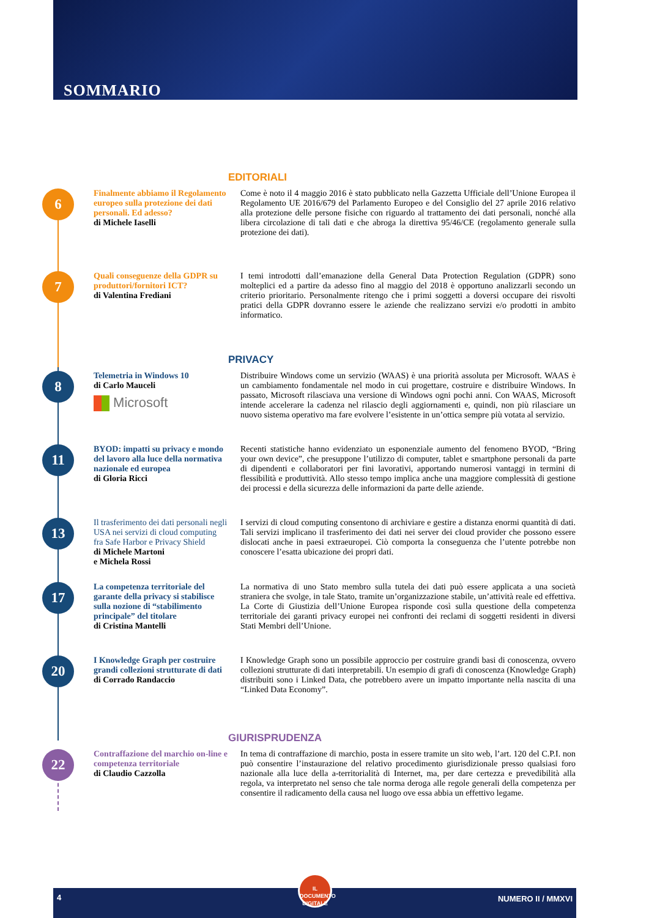SOMMARIO
EDITORIALI
6
Finalmente abbiamo il Regolamento europeo sulla protezione dei dati personali. Ed adesso?
di Michele Iaselli
Come è noto il 4 maggio 2016 è stato pubblicato nella Gazzetta Ufficiale dell’Unione Europea il Regolamento UE 2016/679 del Parlamento Europeo e del Consiglio del 27 aprile 2016 relativo alla protezione delle persone fisiche con riguardo al trattamento dei dati personali, nonché alla libera circolazione di tali dati e che abroga la direttiva 95/46/CE (regolamento generale sulla protezione dei dati).
7
Quali conseguenze della GDPR su produttori/fornitori ICT?
di Valentina Frediani
I temi introdotti dall’emanazione della General Data Protection Regulation (GDPR) sono molteplici ed a partire da adesso fino al maggio del 2018 è opportuno analizzarli secondo un criterio prioritario. Personalmente ritengo che i primi soggetti a doversi occupare dei risvolti pratici della GDPR dovranno essere le aziende che realizzano servizi e/o prodotti in ambito informatico.
PRIVACY
8
Telemetria in Windows 10
di Carlo Mauceli
Microsoft
Distribuire Windows come un servizio (WAAS) è una priorità assoluta per Microsoft. WAAS è un cambiamento fondamentale nel modo in cui progettare, costruire e distribuire Windows. In passato, Microsoft rilasciava una versione di Windows ogni pochi anni. Con WAAS, Microsoft intende accelerare la cadenza nel rilascio degli aggiornamenti e, quindi, non più rilasciare un nuovo sistema operativo ma fare evolvere l’esistente in un’ottica sempre più votata al servizio.
11
BYOD: impatti su privacy e mondo del lavoro alla luce della normativa nazionale ed europea
di Gloria Ricci
Recenti statistiche hanno evidenziato un esponenziale aumento del fenomeno BYOD, “Bring your own device”, che presuppone l’utilizzo di computer, tablet e smartphone personali da parte di dipendenti e collaboratori per fini lavorativi, apportando numerosi vantaggi in termini di flessibilità e produttività. Allo stesso tempo implica anche una maggiore complessità di gestione dei processi e della sicurezza delle informazioni da parte delle aziende.
13
Il trasferimento dei dati personali negli USA nei servizi di cloud computing fra Safe Harbor e Privacy Shield
di Michele Martoni
e Michela Rossi
I servizi di cloud computing consentono di archiviare e gestire a distanza enormi quantità di dati. Tali servizi implicano il trasferimento dei dati nei server dei cloud provider che possono essere dislocati anche in paesi extraeuropei. Ciò comporta la conseguenza che l’utente potrebbe non conoscere l’esatta ubicazione dei propri dati.
17
La competenza territoriale del garante della privacy si stabilisce sulla nozione di “stabilimento principale” del titolare
di Cristina Mantelli
La normativa di uno Stato membro sulla tutela dei dati può essere applicata a una società straniera che svolge, in tale Stato, tramite un’organizzazione stabile, un’attività reale ed effettiva. La Corte di Giustizia dell’Unione Europea risponde così sulla questione della competenza territoriale dei garanti privacy europei nei confronti dei reclami di soggetti residenti in diversi Stati Membri dell’Unione.
20
I Knowledge Graph per costruire grandi collezioni strutturate di dati
di Corrado Randaccio
I Knowledge Graph sono un possibile approccio per costruire grandi basi di conoscenza, ovvero collezioni strutturate di dati interpretabili. Un esempio di grafi di conoscenza (Knowledge Graph) distribuiti sono i Linked Data, che potrebbero avere un impatto importante nella nascita di una “Linked Data Economy”.
GIURISPRUDENZA
22
Contraffazione del marchio on-line e competenza territoriale
di Claudio Cazzolla
In tema di contraffazione di marchio, posta in essere tramite un sito web, l’art. 120 del C.P.I. non può consentire l’instaurazione del relativo procedimento giurisdizionale presso qualsiasi foro nazionale alla luce della a-territorialità di Internet, ma, per dare certezza e prevedibilità alla regola, va interpretato nel senso che tale norma deroga alle regole generali della competenza per consentire il radicamento della causa nel luogo ove essa abbia un effettivo legame.
4
IL DOCUMENTO DIGITALE
NUMERO II / MMXVI